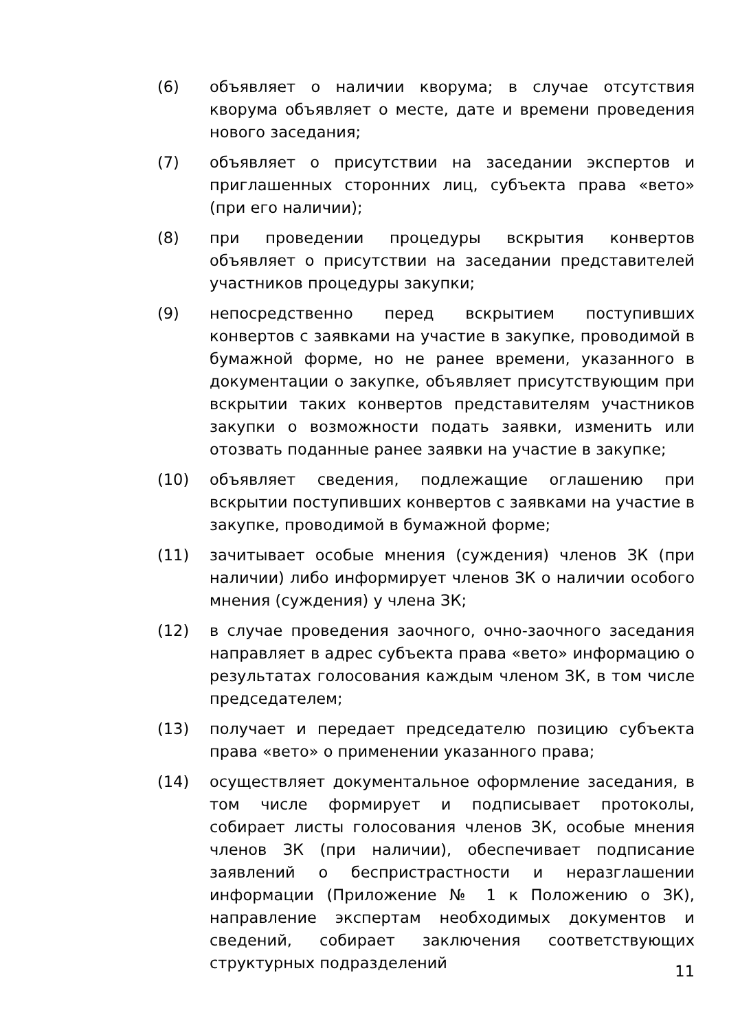(6) объявляет о наличии кворума; в случае отсутствия кворума объявляет о месте, дате и времени проведения нового заседания;
(7) объявляет о присутствии на заседании экспертов и приглашенных сторонних лиц, субъекта права «вето» (при его наличии);
(8) при проведении процедуры вскрытия конвертов объявляет о присутствии на заседании представителей участников процедуры закупки;
(9) непосредственно перед вскрытием поступивших конвертов с заявками на участие в закупке, проводимой в бумажной форме, но не ранее времени, указанного в документации о закупке, объявляет присутствующим при вскрытии таких конвертов представителям участников закупки о возможности подать заявки, изменить или отозвать поданные ранее заявки на участие в закупке;
(10) объявляет сведения, подлежащие оглашению при вскрытии поступивших конвертов с заявками на участие в закупке, проводимой в бумажной форме;
(11) зачитывает особые мнения (суждения) членов ЗК (при наличии) либо информирует членов ЗК о наличии особого мнения (суждения) у члена ЗК;
(12) в случае проведения заочного, очно-заочного заседания направляет в адрес субъекта права «вето» информацию о результатах голосования каждым членом ЗК, в том числе председателем;
(13) получает и передает председателю позицию субъекта права «вето» о применении указанного права;
(14) осуществляет документальное оформление заседания, в том числе формирует и подписывает протоколы, собирает листы голосования членов ЗК, особые мнения членов ЗК (при наличии), обеспечивает подписание заявлений о беспристрастности и неразглашении информации (Приложение № 1 к Положению о ЗК), направление экспертам необходимых документов и сведений, собирает заключения соответствующих структурных подразделений
11